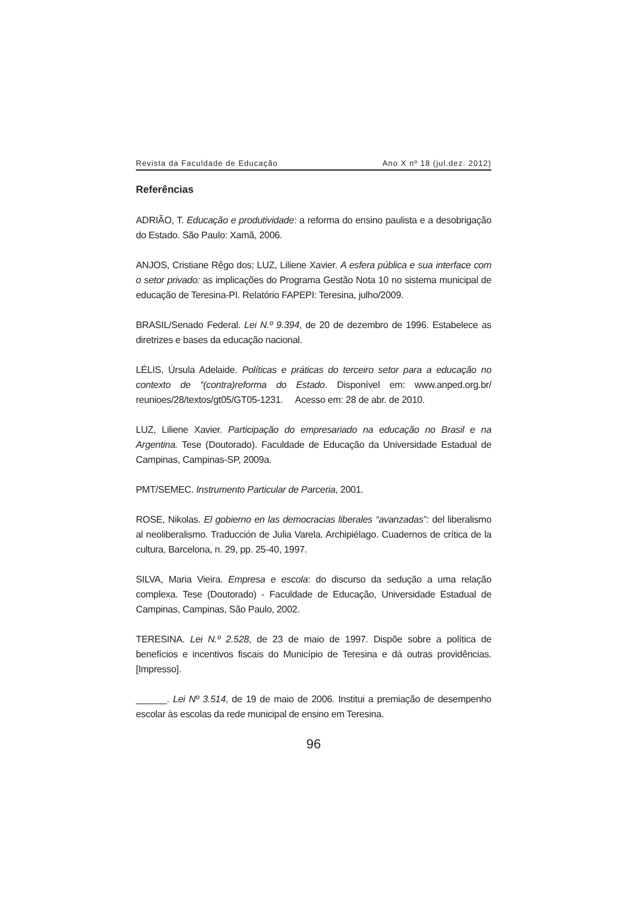Revista da Faculdade de Educação Ano X nº 18 (jul.dez. 2012)
Referências
ADRIÃO, T. Educação e produtividade: a reforma do ensino paulista e a desobrigação do Estado. São Paulo: Xamã, 2006.
ANJOS, Cristiane Rêgo dos; LUZ, Liliene Xavier. A esfera pública e sua interface com o setor privado: as implicações do Programa Gestão Nota 10 no sistema municipal de educação de Teresina-PI. Relatório FAPEPI: Teresina, julho/2009.
BRASIL/Senado Federal. Lei N.º 9.394, de 20 de dezembro de 1996. Estabelece as diretrizes e bases da educação nacional.
LÉLIS, Úrsula Adelaide. Políticas e práticas do terceiro setor para a educação no contexto de “(contra)reforma do Estado. Disponível em: www.anped.org.br/ reunioes/28/textos/gt05/GT05-1231. Acesso em: 28 de abr. de 2010.
LUZ, Liliene Xavier. Participação do empresariado na educação no Brasil e na Argentina. Tese (Doutorado). Faculdade de Educação da Universidade Estadual de Campinas, Campinas-SP, 2009a.
PMT/SEMEC. Instrumento Particular de Parceria, 2001.
ROSE, Nikolas. El gobierno en las democracias liberales “avanzadas”: del liberalismo al neoliberalismo. Traducción de Julia Varela. Archipiélago. Cuadernos de crítica de la cultura, Barcelona, n. 29, pp. 25-40, 1997.
SILVA, Maria Vieira. Empresa e escola: do discurso da sedução a uma relação complexa. Tese (Doutorado) - Faculdade de Educação, Universidade Estadual de Campinas, Campinas, São Paulo, 2002.
TERESINA. Lei N.º 2.528, de 23 de maio de 1997. Dispõe sobre a política de benefícios e incentivos fiscais do Município de Teresina e dá outras providências. [Impresso].
______. Lei Nº 3.514, de 19 de maio de 2006. Institui a premiação de desempenho escolar às escolas da rede municipal de ensino em Teresina.
96